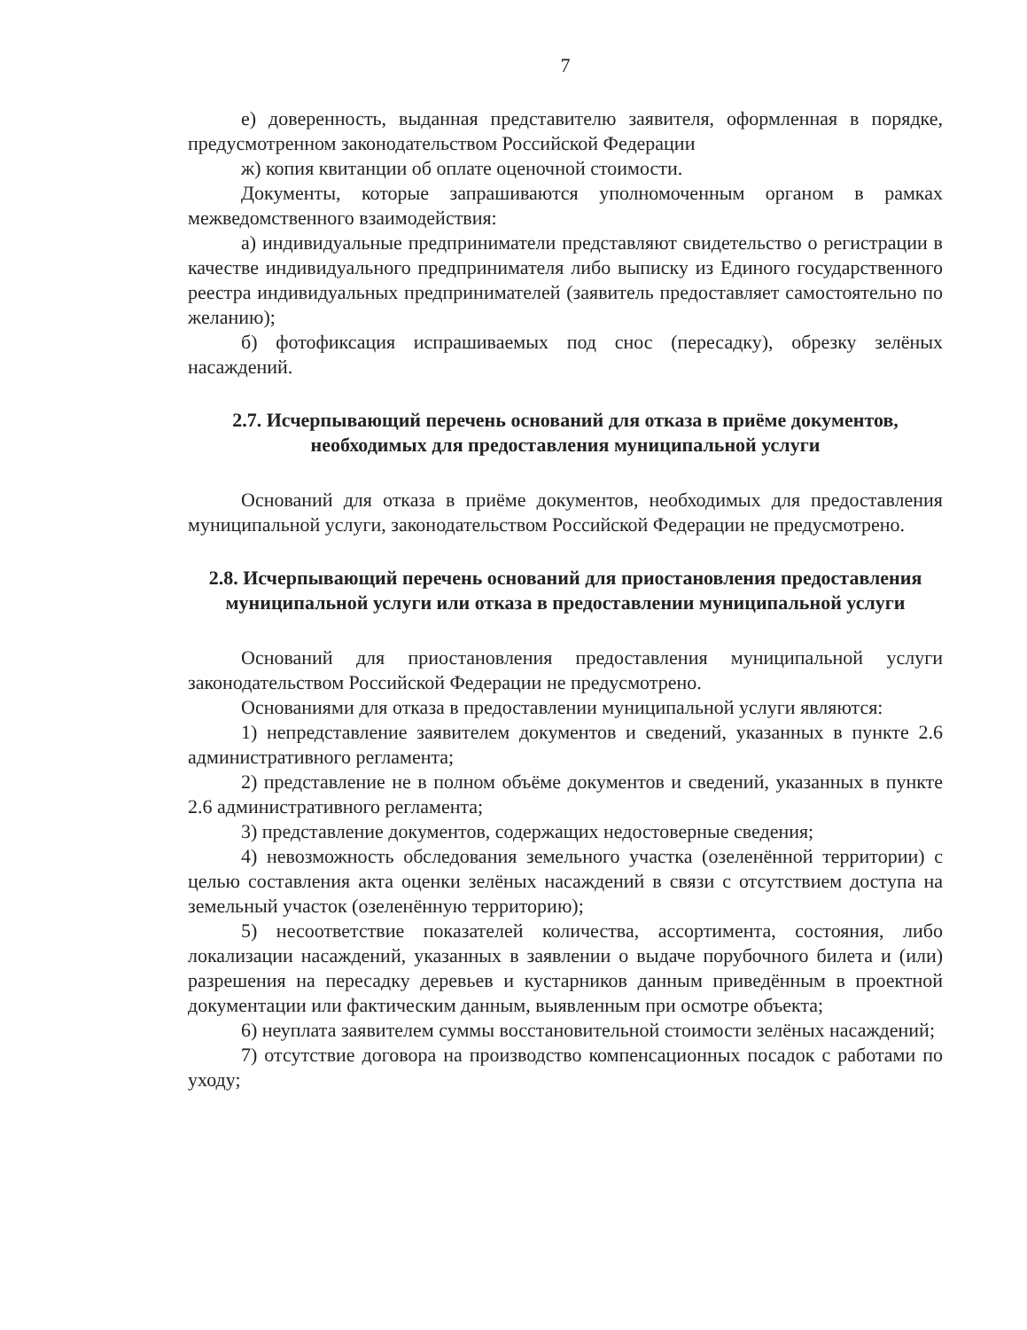7
е) доверенность, выданная представителю заявителя, оформленная в порядке, предусмотренном законодательством Российской Федерации
ж) копия квитанции об оплате оценочной стоимости.
Документы, которые запрашиваются уполномоченным органом в рамках межведомственного взаимодействия:
а) индивидуальные предприниматели представляют свидетельство о регистрации в качестве индивидуального предпринимателя либо выписку из Единого государственного реестра индивидуальных предпринимателей (заявитель предоставляет самостоятельно по желанию);
б) фотофиксация испрашиваемых под снос (пересадку), обрезку зелёных насаждений.
2.7. Исчерпывающий перечень оснований для отказа в приёме документов, необходимых для предоставления муниципальной услуги
Оснований для отказа в приёме документов, необходимых для предоставления муниципальной услуги, законодательством Российской Федерации не предусмотрено.
2.8. Исчерпывающий перечень оснований для приостановления предоставления муниципальной услуги или отказа в предоставлении муниципальной услуги
Оснований для приостановления предоставления муниципальной услуги законодательством Российской Федерации не предусмотрено.
Основаниями для отказа в предоставлении муниципальной услуги являются:
1) непредставление заявителем документов и сведений, указанных в пункте 2.6 административного регламента;
2) представление не в полном объёме документов и сведений, указанных в пункте 2.6 административного регламента;
3) представление документов, содержащих недостоверные сведения;
4) невозможность обследования земельного участка (озеленённой территории) с целью составления акта оценки зелёных насаждений в связи с отсутствием доступа на земельный участок (озеленённую территорию);
5) несоответствие показателей количества, ассортимента, состояния, либо локализации насаждений, указанных в заявлении о выдаче порубочного билета и (или) разрешения на пересадку деревьев и кустарников данным приведённым в проектной документации или фактическим данным, выявленным при осмотре объекта;
6) неуплата заявителем суммы восстановительной стоимости зелёных насаждений;
7) отсутствие договора на производство компенсационных посадок с работами по уходу;